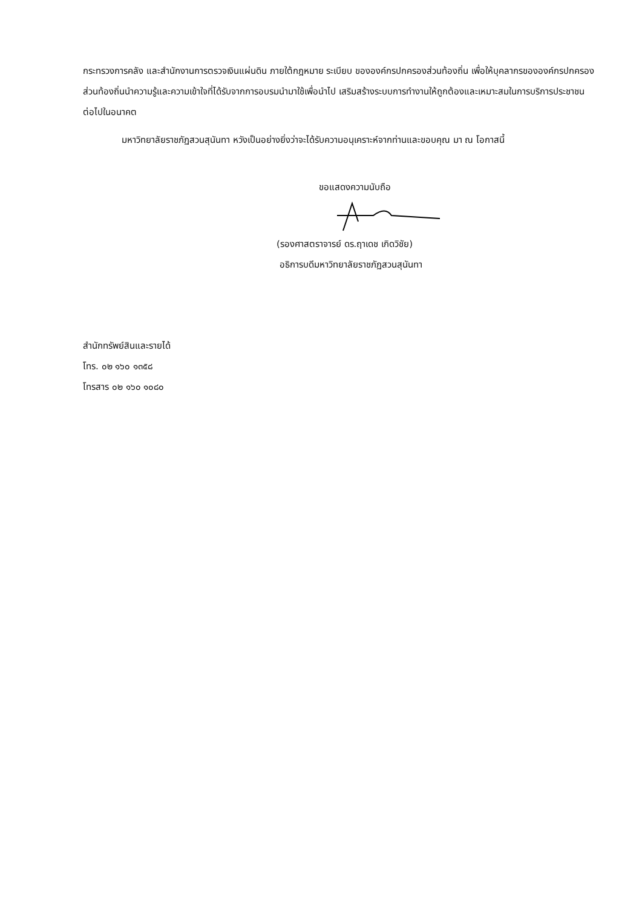กระทรวงการคลัง และสำนักงานการตรวจเงินแผ่นดิน ภายใต้กฎหมาย ระเบียบ ขององค์กรปกครองส่วนท้องถิ่น เพื่อให้บุคลากรขององค์กรปกครองส่วนท้องถิ่นนำความรู้และความเข้าใจที่ได้รับจากการอบรมนำมาใช้เพื่อนำไป เสริมสร้างระบบการทำงานให้ถูกต้องและเหมาะสมในการบริการประชาชน ต่อไปในอนาคต
มหาวิทยาลัยราชภัฏสวนสุนันทา หวังเป็นอย่างยิ่งว่าจะได้รับความอนุเคราะห์จากท่านและขอบคุณ มา ณ โอกาสนี้
ขอแสดงความนับถือ
(รองศาสตราจารย์ ดร.ฤาเดช เกิดวิชัย)
อธิการบดีมหาวิทยาลัยราชภัฏสวนสุนันทา
สำนักทรัพย์สินและรายได้
โทร. ๐๒ ๑๖๐ ๑๓๕๘
โทรสาร ๐๒ ๑๖๐ ๑๐๘๐